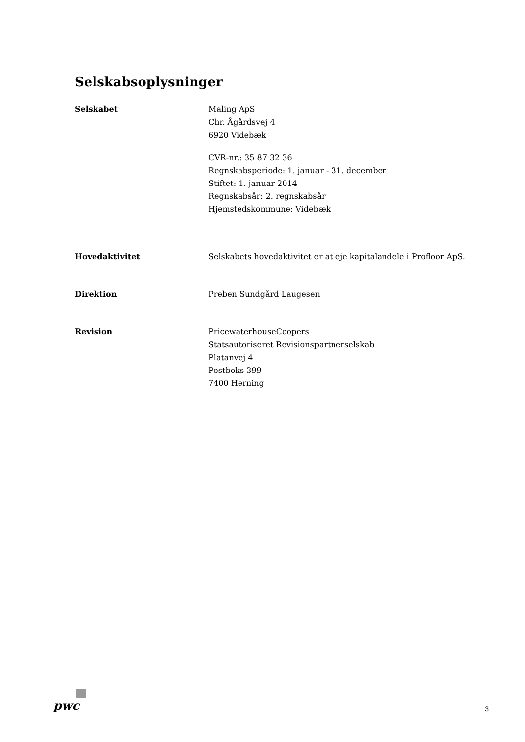Selskabsoplysninger
Selskabet Maling ApS
Chr. Ågårdsvej 4
6920 Videbæk
CVR-nr.: 35 87 32 36
Regnskabsperiode: 1. januar - 31. december
Stiftet: 1. januar 2014
Regnskabsår: 2. regnskabsår
Hjemstedskommune: Videbæk
Hovedaktivitet Selskabets hovedaktivitet er at eje kapitalandele i Profloor ApS.
Direktion Preben Sundgård Laugesen
Revision PricewaterhouseCoopers
Statsautoriseret Revisionspartnerselskab
Platanvej 4
Postboks 399
7400 Herning
pwc
3